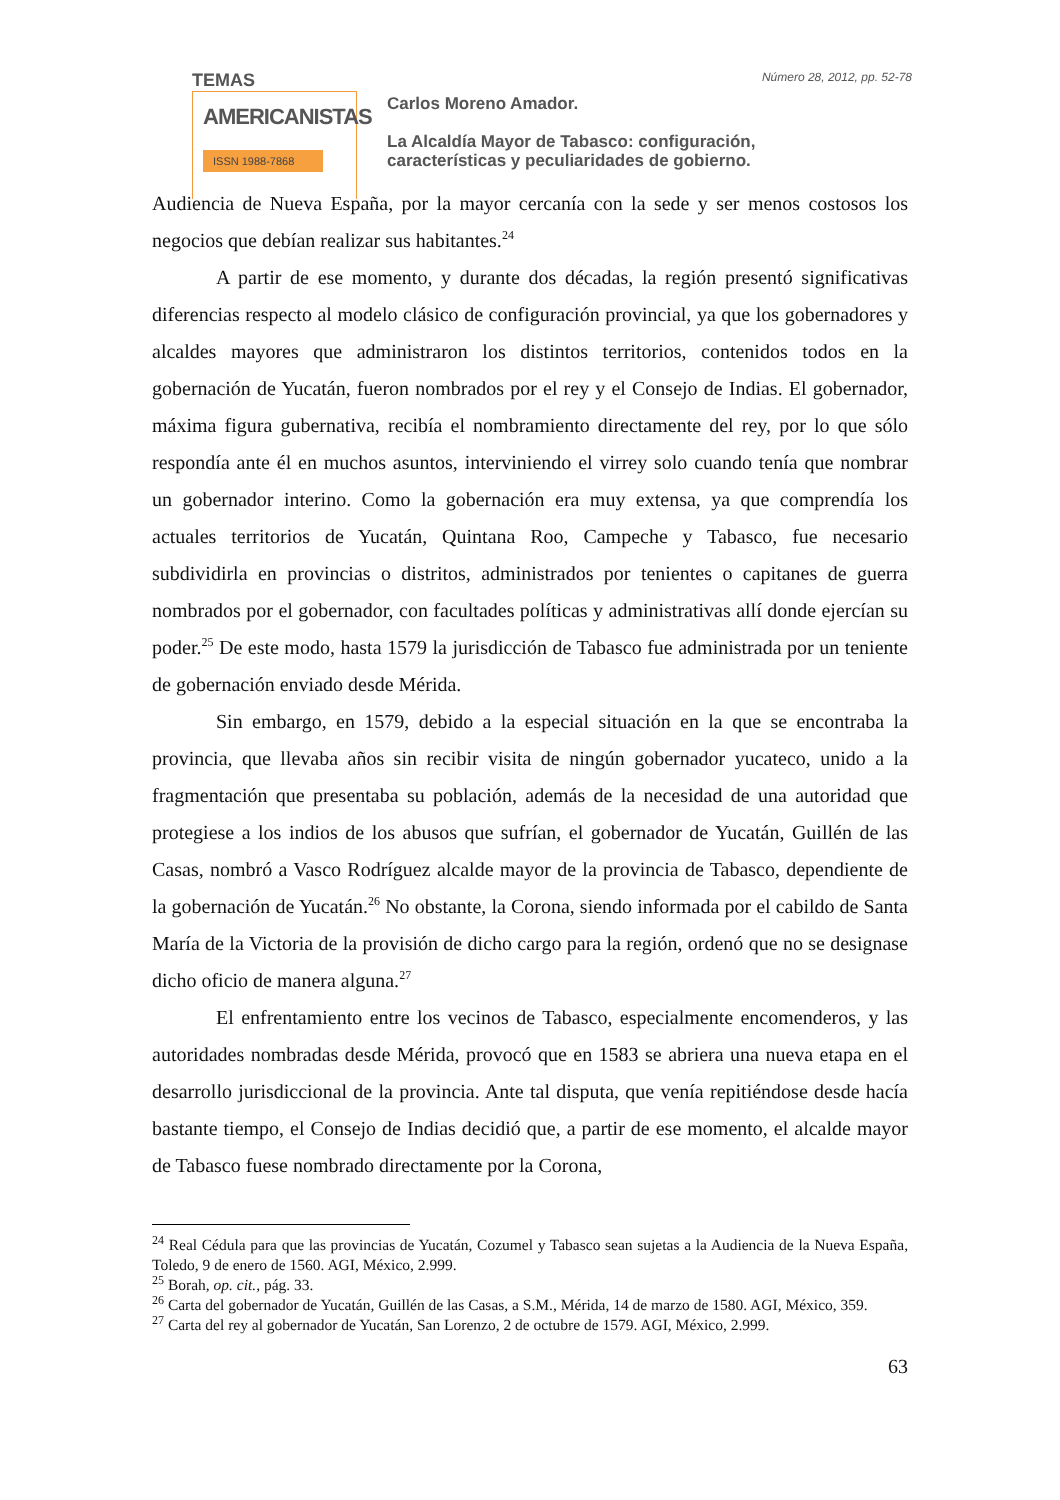TEMAS
AMERICANISTAS
ISSN 1988-7868
Número 28, 2012, pp. 52-78
Carlos Moreno Amador.
La Alcaldía Mayor de Tabasco: configuración,
características y peculiaridades de gobierno.
Audiencia de Nueva España, por la mayor cercanía con la sede y ser menos costosos los negocios que debían realizar sus habitantes.<sup>24</sup>
A partir de ese momento, y durante dos décadas, la región presentó significativas diferencias respecto al modelo clásico de configuración provincial, ya que los gobernadores y alcaldes mayores que administraron los distintos territorios, contenidos todos en la gobernación de Yucatán, fueron nombrados por el rey y el Consejo de Indias. El gobernador, máxima figura gubernativa, recibía el nombramiento directamente del rey, por lo que sólo respondía ante él en muchos asuntos, interviniendo el virrey solo cuando tenía que nombrar un gobernador interino. Como la gobernación era muy extensa, ya que comprendía los actuales territorios de Yucatán, Quintana Roo, Campeche y Tabasco, fue necesario subdividirla en provincias o distritos, administrados por tenientes o capitanes de guerra nombrados por el gobernador, con facultades políticas y administrativas allí donde ejercían su poder.<sup>25</sup> De este modo, hasta 1579 la jurisdicción de Tabasco fue administrada por un teniente de gobernación enviado desde Mérida.
Sin embargo, en 1579, debido a la especial situación en la que se encontraba la provincia, que llevaba años sin recibir visita de ningún gobernador yucateco, unido a la fragmentación que presentaba su población, además de la necesidad de una autoridad que protegiese a los indios de los abusos que sufrían, el gobernador de Yucatán, Guillén de las Casas, nombró a Vasco Rodríguez alcalde mayor de la provincia de Tabasco, dependiente de la gobernación de Yucatán.<sup>26</sup> No obstante, la Corona, siendo informada por el cabildo de Santa María de la Victoria de la provisión de dicho cargo para la región, ordenó que no se designase dicho oficio de manera alguna.<sup>27</sup>
El enfrentamiento entre los vecinos de Tabasco, especialmente encomenderos, y las autoridades nombradas desde Mérida, provocó que en 1583 se abriera una nueva etapa en el desarrollo jurisdiccional de la provincia. Ante tal disputa, que venía repitiéndose desde hacía bastante tiempo, el Consejo de Indias decidió que, a partir de ese momento, el alcalde mayor de Tabasco fuese nombrado directamente por la Corona,
<sup>24</sup> Real Cédula para que las provincias de Yucatán, Cozumel y Tabasco sean sujetas a la Audiencia de la Nueva España, Toledo, 9 de enero de 1560. AGI, México, 2.999.
<sup>25</sup> Borah, op. cit., pág. 33.
<sup>26</sup> Carta del gobernador de Yucatán, Guillén de las Casas, a S.M., Mérida, 14 de marzo de 1580. AGI, México, 359.
<sup>27</sup> Carta del rey al gobernador de Yucatán, San Lorenzo, 2 de octubre de 1579. AGI, México, 2.999.
63